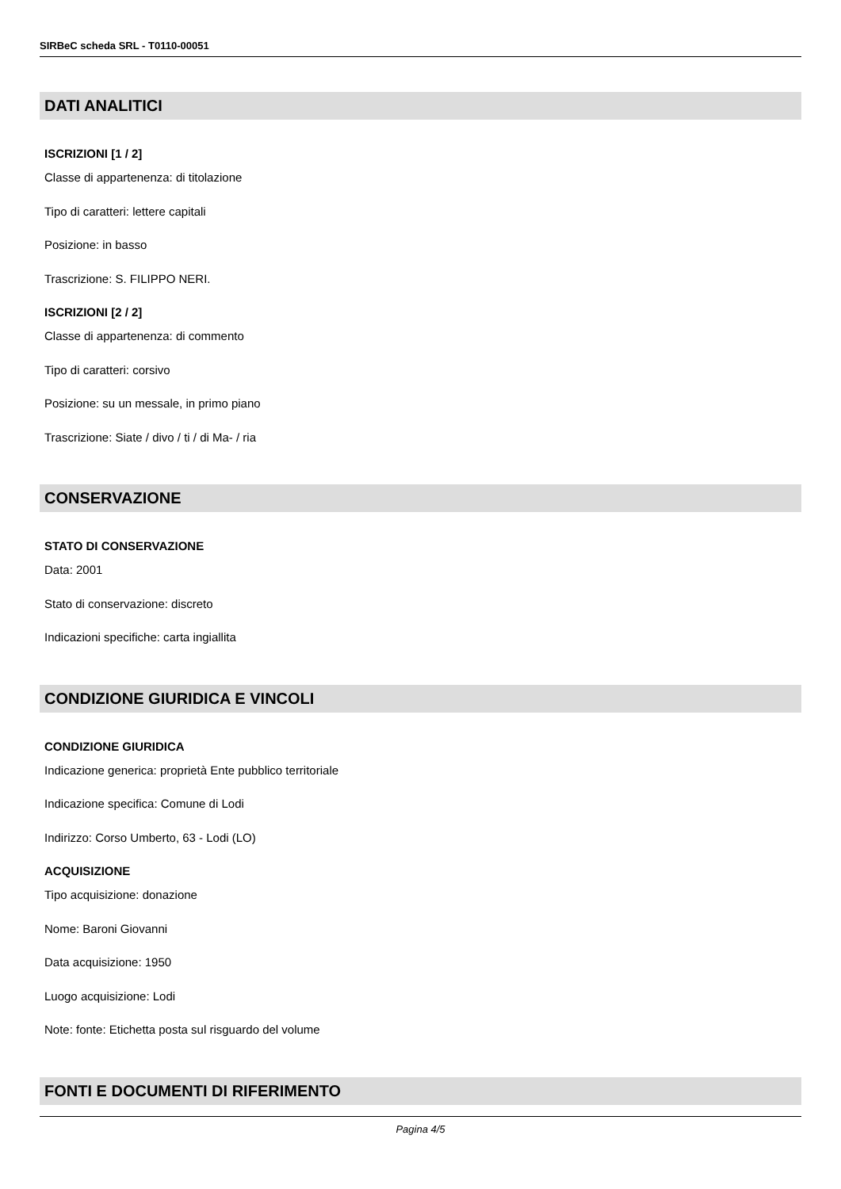SIRBeC scheda SRL - T0110-00051
DATI ANALITICI
ISCRIZIONI [1 / 2]
Classe di appartenenza: di titolazione
Tipo di caratteri: lettere capitali
Posizione: in basso
Trascrizione: S. FILIPPO NERI.
ISCRIZIONI [2 / 2]
Classe di appartenenza: di commento
Tipo di caratteri: corsivo
Posizione: su un messale, in primo piano
Trascrizione: Siate / divo / ti / di Ma- / ria
CONSERVAZIONE
STATO DI CONSERVAZIONE
Data: 2001
Stato di conservazione: discreto
Indicazioni specifiche: carta ingiallita
CONDIZIONE GIURIDICA E VINCOLI
CONDIZIONE GIURIDICA
Indicazione generica: proprietà Ente pubblico territoriale
Indicazione specifica: Comune di Lodi
Indirizzo: Corso Umberto, 63 - Lodi (LO)
ACQUISIZIONE
Tipo acquisizione: donazione
Nome: Baroni Giovanni
Data acquisizione: 1950
Luogo acquisizione: Lodi
Note: fonte: Etichetta posta sul risguardo del volume
FONTI E DOCUMENTI DI RIFERIMENTO
Pagina 4/5